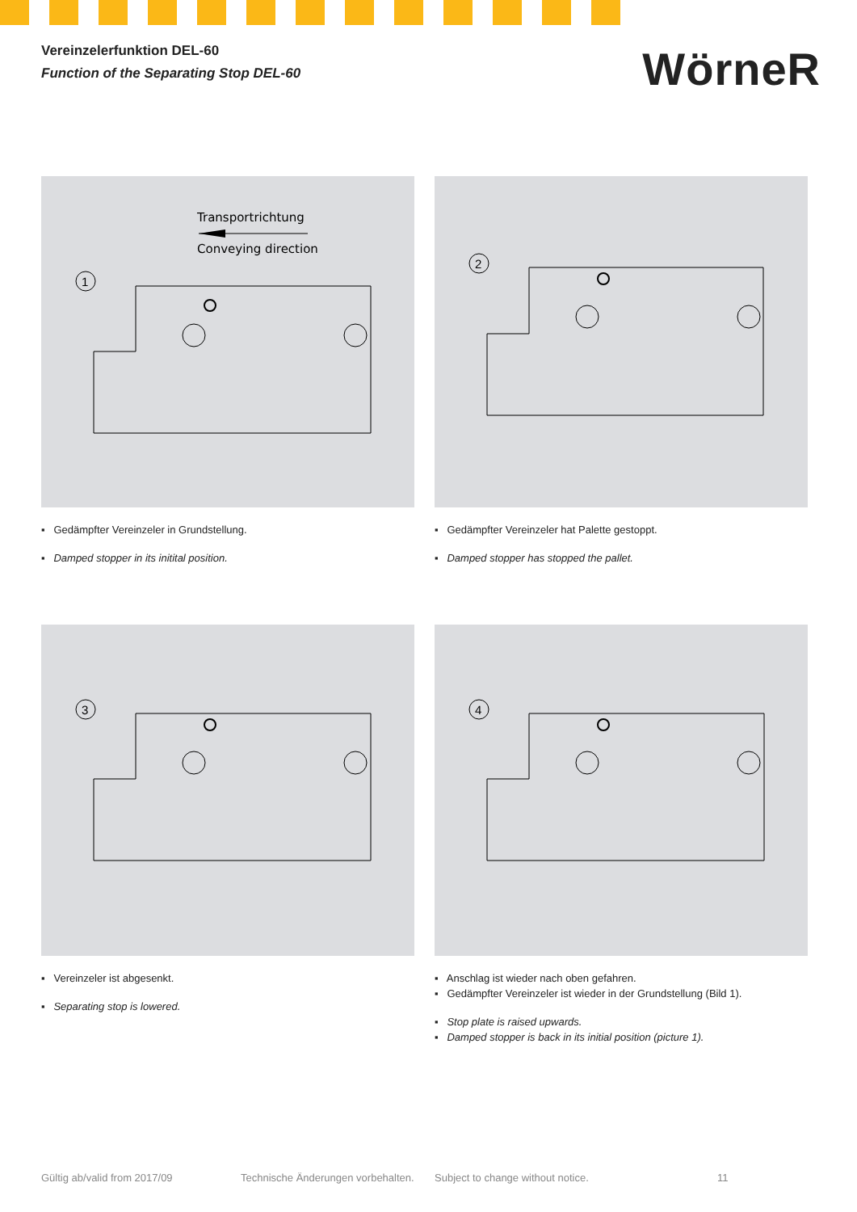Vereinzelerfunktion DEL-60
Function of the Separating Stop DEL-60
WörneR
Transportrichtung
Conveying direction
1
▪ Gedämpfter Vereinzeler in Grundstellung.
▪ Damped stopper in its initital position.
2
▪ Gedämpfter Vereinzeler hat Palette gestoppt.
▪ Damped stopper has stopped the pallet.
3
▪ Vereinzeler ist abgesenkt.
▪ Separating stop is lowered.
4
▪ Anschlag ist wieder nach oben gefahren.
▪ Gedämpfter Vereinzeler ist wieder in der Grundstellung (Bild 1).
▪ Stop plate is raised upwards.
▪ Damped stopper is back in its initial position (picture 1).
Gültig ab/valid from 2017/09 Technische Änderungen vorbehalten. Subject to change without notice. 11